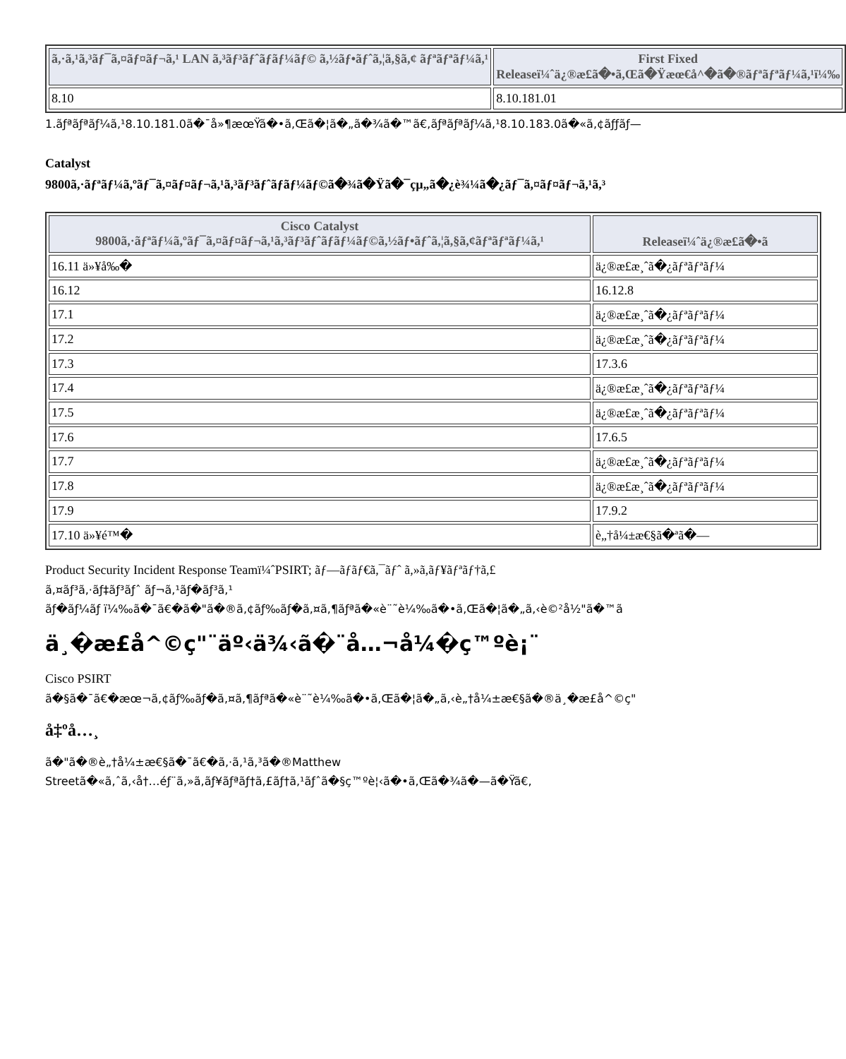| ã,·ã,¹ã,³ãƒ¯ã,¤ãƒ¤ãƒ¬ã,¹ LAN ã,³ãƒ³ãƒˆãƒãƒ¼ãƒ© ã,½ãƒ•ãƒˆã,¦ã,§ã,¢ ãƒªãƒªãƒ¼ã,¹ | First Fixed Releaseï¼ˆä¿®æ£ã�•ã,Œã�Ÿæœ€å^�ã�®ãƒªãƒªãƒ¼ã,¹ï¼‰ |
| --- | --- |
| 8.10 | 8.10.181.01 |
1.ãƒªãƒªãƒ¼ã,¹8.10.181.0ã�¯å»¶æœŸã�•ã,Œã�¦ã�„ã�¾ã�™ã€,ãƒªãƒªãƒ¼ã,¹8.10.183.0ã�«ã,¢ãƒƒãƒ—
Catalyst
9800ã,·ãƒªãƒ¼ã,ºãƒ¯ã,¤ãƒ¤ãƒ¬ã,¹ã,³ãƒ³ãƒˆãƒãƒ¼ãƒ©ã�¾ã�Ÿã�¯çµ„ã�¿è¾¼ã�¿ãƒ¯ã,¤ãƒ¤ãƒ¬ã,¹ã,³
| Cisco Catalyst 9800ã,·ãƒªãƒ¼ã,ºãƒ¯ã,¤ãƒ¤ãƒ¬ã,¹ã,³ãƒ³ãƒˆãƒãƒ¼ãƒ©ã,½ãƒ•ãƒˆã,¦ã,§ã,¢ãƒªãƒªãƒ¼ã,¹ | Releaseï¼ˆä¿®æ£ã�•ã |
| --- | --- |
| 16.11 ä»¥å‰� | ä¿®æ£æ¸ˆã�¿ãƒªãƒªãƒ¼ |
| 16.12 | 16.12.8 |
| 17.1 | ä¿®æ£æ¸ˆã�¿ãƒªãƒªãƒ¼ |
| 17.2 | ä¿®æ£æ¸ˆã�¿ãƒªãƒªãƒ¼ |
| 17.3 | 17.3.6 |
| 17.4 | ä¿®æ£æ¸ˆã�¿ãƒªãƒªãƒ¼ |
| 17.5 | ä¿®æ£æ¸ˆã�¿ãƒªãƒªãƒ¼ |
| 17.6 | 17.6.5 |
| 17.7 | ä¿®æ£æ¸ˆã�¿ãƒªãƒªãƒ¼ |
| 17.8 | ä¿®æ£æ¸ˆã�¿ãƒªãƒªãƒ¼ |
| 17.9 | 17.9.2 |
| 17.10 ä»¥é™� | è„†å¼±æ€§ã�ªã�— |
Product Security Incident Response Teamï¼ˆPSIRT; ãƒ—ãƒãƒ€ã,¯ãƒˆ ã,»ã,ãƒ¥ãƒªãƒ†ã,£
ã,¤ãƒ³ã,·ãƒ‡ãƒ³ãƒˆ ãƒ¬ã,¹ãƒ�ãƒ³ã,¹
ãƒ�ãƒ¼ãƒ ï¼‰ã�¯ã€�ã�"ã�®ã,¢ãƒ‰ãƒ�ã,¤ã,¶ãƒªã�«è¨˜è¼‰ã�•ã,Œã�¦ã�„ã,‹è©²å½"ã�™ã
ä¸�æ£å^©ç"¨äº‹ä¾‹ã�¨å…¬å¼�ç™ºè¡¨
Cisco PSIRT
ã�§ã�¯ã€�æœ¬ã,¢ãƒ‰ãƒ�ã,¤ã,¶ãƒªã�«è¨˜è¼‰ã�•ã,Œã�¦ã�„ã,‹è„†å¼±æ€§ã�®ä¸�æ£å^©ç"
å‡ºå…¸
ã�"ã�®è„†å¼±æ€§ã�¯ã€�ã,·ã,¹ã,³ã�®Matthew
Streetã�«ã,ˆã,‹å†…éƒ¨ã,»ã,ãƒ¥ãƒªãƒ†ã,£ãƒ†ã,¹ãƒˆã�§ç™ºè¦‹ã�•ã,Œã�¾ã�—ã�Ÿã€,